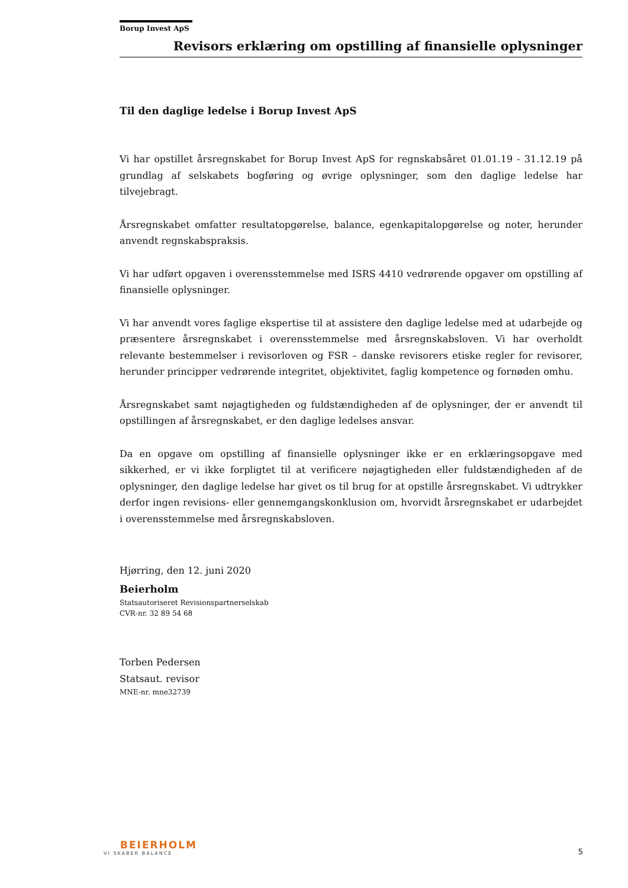Borup Invest ApS
Revisors erklæring om opstilling af finansielle oplysninger
Til den daglige ledelse i Borup Invest ApS
Vi har opstillet årsregnskabet for Borup Invest ApS for regnskabsåret 01.01.19 - 31.12.19 på grundlag af selskabets bogføring og øvrige oplysninger, som den daglige ledelse har tilvejebragt.
Årsregnskabet omfatter resultatopgørelse, balance, egenkapitalopgørelse og noter, herunder anvendt regnskabspraksis.
Vi har udført opgaven i overensstemmelse med ISRS 4410 vedrørende opgaver om opstilling af finansielle oplysninger.
Vi har anvendt vores faglige ekspertise til at assistere den daglige ledelse med at udarbejde og præsentere årsregnskabet i overensstemmelse med årsregnskabsloven. Vi har overholdt relevante bestemmelser i revisorloven og FSR – danske revisorers etiske regler for revisorer, herunder principper vedrørende integritet, objektivitet, faglig kompetence og fornøden omhu.
Årsregnskabet samt nøjagtigheden og fuldstændigheden af de oplysninger, der er anvendt til opstillingen af årsregnskabet, er den daglige ledelses ansvar.
Da en opgave om opstilling af finansielle oplysninger ikke er en erklæringsopgave med sikkerhed, er vi ikke forpligtet til at verificere nøjagtigheden eller fuldstændigheden af de oplysninger, den daglige ledelse har givet os til brug for at opstille årsregnskabet. Vi udtrykker derfor ingen revisions- eller gennemgangskonklusion om, hvorvidt årsregnskabet er udarbejdet i overensstemmelse med årsregnskabsloven.
Hjørring, den 12. juni 2020
Beierholm
Statsautoriseret Revisionspartnerselskab
CVR-nr. 32 89 54 68
Torben Pedersen
Statsaut. revisor
MNE-nr. mne32739
BEIERHOLM
VI SKABER BALANCE
5